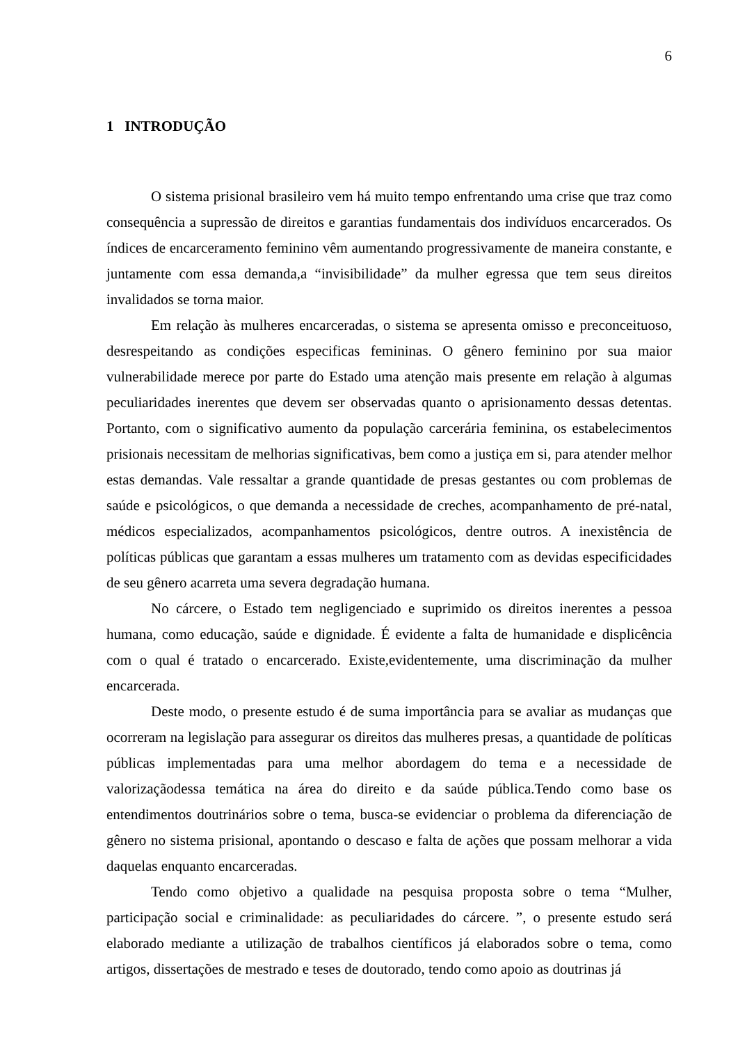6
1 INTRODUÇÃO
O sistema prisional brasileiro vem há muito tempo enfrentando uma crise que traz como consequência a supressão de direitos e garantias fundamentais dos indivíduos encarcerados. Os índices de encarceramento feminino vêm aumentando progressivamente de maneira constante, e juntamente com essa demanda,a “invisibilidade” da mulher egressa que tem seus direitos invalidados se torna maior.
Em relação às mulheres encarceradas, o sistema se apresenta omisso e preconceituoso, desrespeitando as condições especificas femininas. O gênero feminino por sua maior vulnerabilidade merece por parte do Estado uma atenção mais presente em relação à algumas peculiaridades inerentes que devem ser observadas quanto o aprisionamento dessas detentas. Portanto, com o significativo aumento da população carcerária feminina, os estabelecimentos prisionais necessitam de melhorias significativas, bem como a justiça em si, para atender melhor estas demandas. Vale ressaltar a grande quantidade de presas gestantes ou com problemas de saúde e psicológicos, o que demanda a necessidade de creches, acompanhamento de pré-natal, médicos especializados, acompanhamentos psicológicos, dentre outros. A inexistência de políticas públicas que garantam a essas mulheres um tratamento com as devidas especificidades de seu gênero acarreta uma severa degradação humana.
No cárcere, o Estado tem negligenciado e suprimido os direitos inerentes a pessoa humana, como educação, saúde e dignidade. É evidente a falta de humanidade e displicência com o qual é tratado o encarcerado. Existe,evidentemente, uma discriminação da mulher encarcerada.
Deste modo, o presente estudo é de suma importância para se avaliar as mudanças que ocorreram na legislação para assegurar os direitos das mulheres presas, a quantidade de políticas públicas implementadas para uma melhor abordagem do tema e a necessidade de valorizaçãodessa temática na área do direito e da saúde pública.Tendo como base os entendimentos doutrinários sobre o tema, busca-se evidenciar o problema da diferenciação de gênero no sistema prisional, apontando o descaso e falta de ações que possam melhorar a vida daquelas enquanto encarceradas.
Tendo como objetivo a qualidade na pesquisa proposta sobre o tema “Mulher, participação social e criminalidade: as peculiaridades do cárcere. ”, o presente estudo será elaborado mediante a utilização de trabalhos científicos já elaborados sobre o tema, como artigos, dissertações de mestrado e teses de doutorado, tendo como apoio as doutrinas já